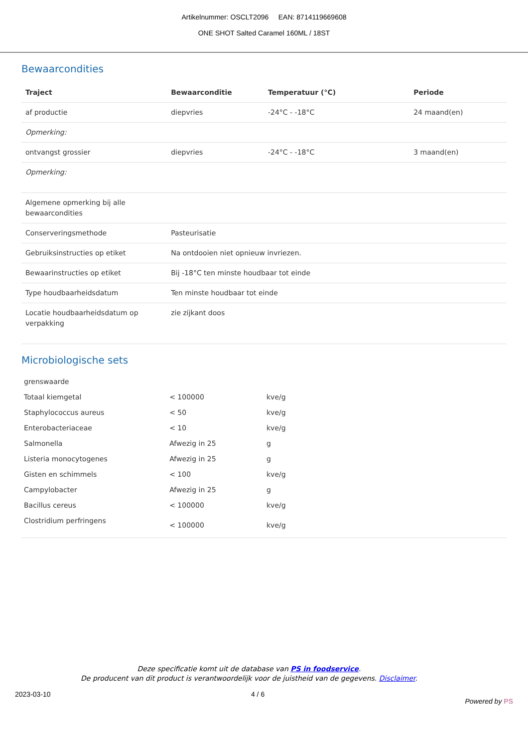Artikelnummer: OSCLT2096 EAN: 8714119669608
ONE SHOT Salted Caramel 160ML / 18ST
Bewaarcondities
| Traject | Bewaarconditie | Temperatuur (°C) | Periode |
| --- | --- | --- | --- |
| af productie | diepvries | -24°C - -18°C | 24 maand(en) |
| Opmerking: | | | |
| ontvangst grossier | diepvries | -24°C - -18°C | 3 maand(en) |
| Opmerking: | | | |
| Algemene opmerking bij alle bewaarcondities | | | |
| Conserveringsmethode | Pasteurisatie | | |
| Gebruiksinstructies op etiket | Na ontdooien niet opnieuw invriezen. | | |
| Bewaarinstructies op etiket | Bij -18°C ten minste houdbaar tot einde | | |
| Type houdbaarheidsdatum | Ten minste houdbaar tot einde | | |
| Locatie houdbaarheidsdatum op verpakking | zie zijkant doos | | |
Microbiologische sets
| grenswaarde | | |
| Totaal kiemgetal | < 100000 | kve/g |
| Staphylococcus aureus | < 50 | kve/g |
| Enterobacteriaceae | < 10 | kve/g |
| Salmonella | Afwezig in 25 | g |
| Listeria monocytogenes | Afwezig in 25 | g |
| Gisten en schimmels | < 100 | kve/g |
| Campylobacter | Afwezig in 25 | g |
| Bacillus cereus | < 100000 | kve/g |
| Clostridium perfringens | < 100000 | kve/g |
Deze specificatie komt uit de database van PS in foodservice.
De producent van dit product is verantwoordelijk voor de juistheid van de gegevens. Disclaimer.
2023-03-10 4 / 6 Powered by PS